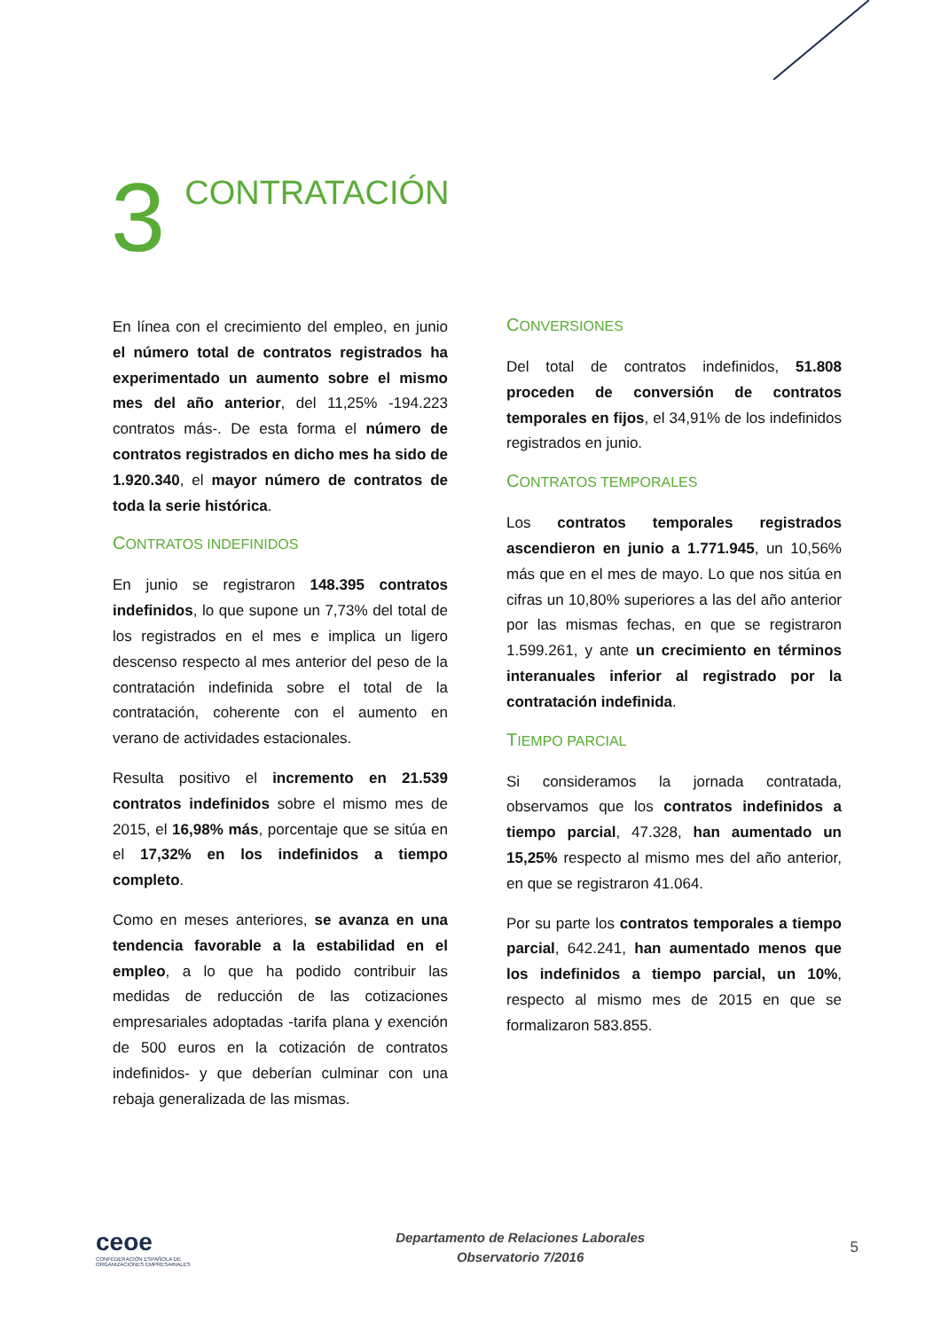3
CONTRATACIÓN
En línea con el crecimiento del empleo, en junio el número total de contratos registrados ha experimentado un aumento sobre el mismo mes del año anterior, del 11,25% -194.223 contratos más-. De esta forma el número de contratos registrados en dicho mes ha sido de 1.920.340, el mayor número de contratos de toda la serie histórica.
CONTRATOS INDEFINIDOS
En junio se registraron 148.395 contratos indefinidos, lo que supone un 7,73% del total de los registrados en el mes e implica un ligero descenso respecto al mes anterior del peso de la contratación indefinida sobre el total de la contratación, coherente con el aumento en verano de actividades estacionales.
Resulta positivo el incremento en 21.539 contratos indefinidos sobre el mismo mes de 2015, el 16,98% más, porcentaje que se sitúa en el 17,32% en los indefinidos a tiempo completo.
Como en meses anteriores, se avanza en una tendencia favorable a la estabilidad en el empleo, a lo que ha podido contribuir las medidas de reducción de las cotizaciones empresariales adoptadas -tarifa plana y exención de 500 euros en la cotización de contratos indefinidos- y que deberían culminar con una rebaja generalizada de las mismas.
CONVERSIONES
Del total de contratos indefinidos, 51.808 proceden de conversión de contratos temporales en fijos, el 34,91% de los indefinidos registrados en junio.
CONTRATOS TEMPORALES
Los contratos temporales registrados ascendieron en junio a 1.771.945, un 10,56% más que en el mes de mayo. Lo que nos sitúa en cifras un 10,80% superiores a las del año anterior por las mismas fechas, en que se registraron 1.599.261, y ante un crecimiento en términos interanuales inferior al registrado por la contratación indefinida.
TIEMPO PARCIAL
Si consideramos la jornada contratada, observamos que los contratos indefinidos a tiempo parcial, 47.328, han aumentado un 15,25% respecto al mismo mes del año anterior, en que se registraron 41.064.
Por su parte los contratos temporales a tiempo parcial, 642.241, han aumentado menos que los indefinidos a tiempo parcial, un 10%, respecto al mismo mes de 2015 en que se formalizaron 583.855.
ceoe
CONFEDERACIÓN ESPAÑOLA DE
ORGANIZACIONES EMPRESARIALES
Departamento de Relaciones Laborales
Observatorio 7/2016
5